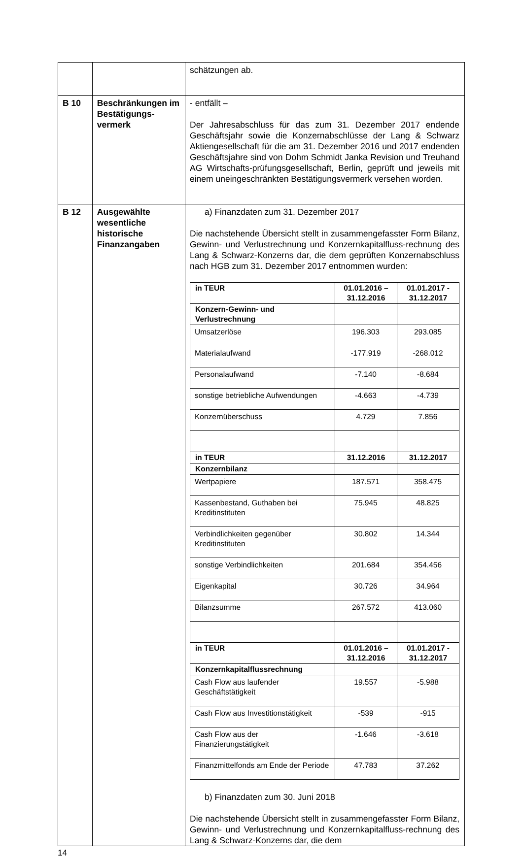| | | schätzungen ab. |
| B 10 | Beschränkungen im Bestätigungs-vermerk | - entfällt – Der Jahresabschluss für das zum 31. Dezember 2017 endende Geschäftsjahr sowie die Konzernabschlüsse der Lang & Schwarz Aktiengesellschaft für die am 31. Dezember 2016 und 2017 endenden Geschäftsjahre sind von Dohm Schmidt Janka Revision und Treuhand AG Wirtschafts-prüfungsgesellschaft, Berlin, geprüft und jeweils mit einem uneingeschränkten Bestätigungsvermerk versehen worden. |
| B 12 | Ausgewählte wesentliche historische Finanzangaben | a) Finanzdaten zum 31. Dezember 2017 Die nachstehende Übersicht stellt in zusammengefasster Form Bilanz, Gewinn- und Verlustrechnung und Konzernkapitalfluss-rechnung des Lang & Schwarz-Konzerns dar, die dem geprüften Konzernabschluss nach HGB zum 31. Dezember 2017 entnommen wurden: / in TEUR / 01.01.2016 – 31.12.2016 / 01.01.2017 - 31.12.2017 / / --- / --- / --- / / Konzern-Gewinn- und Verlustrechnung / / / / Umsatzerlöse / 196.303 / 293.085 / / Materialaufwand / -177.919 / -268.012 / / Personalaufwand / -7.140 / -8.684 / / sonstige betriebliche Aufwendungen / -4.663 / -4.739 / / Konzernüberschuss / 4.729 / 7.856 / / in TEUR / 31.12.2016 / 31.12.2017 / / Konzernbilanz / / / / Wertpapiere / 187.571 / 358.475 / / Kassenbestand, Guthaben bei Kreditinstituten / 75.945 / 48.825 / / Verbindlichkeiten gegenüber Kreditinstituten / 30.802 / 14.344 / / sonstige Verbindlichkeiten / 201.684 / 354.456 / / Eigenkapital / 30.726 / 34.964 / / Bilanzsumme / 267.572 / 413.060 / / in TEUR / 01.01.2016 – 31.12.2016 / 01.01.2017 - 31.12.2017 / / Konzernkapitalflussrechnung / / / / Cash Flow aus laufender Geschäftstätigkeit / 19.557 / -5.988 / / Cash Flow aus Investitionstätigkeit / -539 / -915 / / Cash Flow aus der Finanzierungstätigkeit / -1.646 / -3.618 / / Finanzmittelfonds am Ende der Periode / 47.783 / 37.262 / b) Finanzdaten zum 30. Juni 2018 Die nachstehende Übersicht stellt in zusammengefasster Form Bilanz, Gewinn- und Verlustrechnung und Konzernkapitalfluss-rechnung des Lang & Schwarz-Konzerns dar, die dem |
14